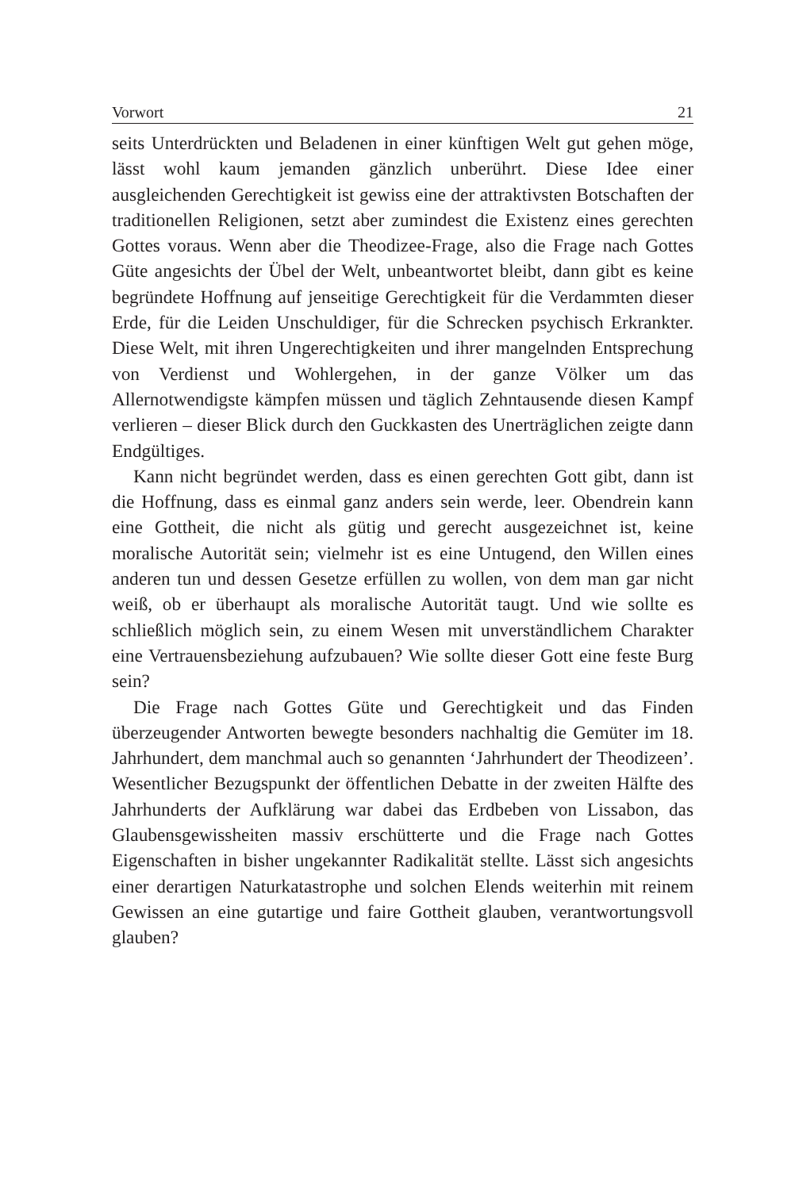Vorwort 21
seits Unterdrückten und Beladenen in einer künftigen Welt gut gehen möge, lässt wohl kaum jemanden gänzlich unberührt. Diese Idee einer ausgleichenden Gerechtigkeit ist gewiss eine der attraktivsten Botschaften der traditionellen Religionen, setzt aber zumindest die Existenz eines gerechten Gottes voraus. Wenn aber die Theodizee-Frage, also die Frage nach Gottes Güte angesichts der Übel der Welt, unbeantwortet bleibt, dann gibt es keine begründete Hoffnung auf jenseitige Gerechtigkeit für die Verdammten dieser Erde, für die Leiden Unschuldiger, für die Schrecken psychisch Erkrankter. Diese Welt, mit ihren Ungerechtigkeiten und ihrer mangelnden Entsprechung von Verdienst und Wohlergehen, in der ganze Völker um das Allernotwendigste kämpfen müssen und täglich Zehntausende diesen Kampf verlieren – dieser Blick durch den Guckkasten des Unerträglichen zeigte dann Endgültiges.
Kann nicht begründet werden, dass es einen gerechten Gott gibt, dann ist die Hoffnung, dass es einmal ganz anders sein werde, leer. Obendrein kann eine Gottheit, die nicht als gütig und gerecht ausgezeichnet ist, keine moralische Autorität sein; vielmehr ist es eine Untugend, den Willen eines anderen tun und dessen Gesetze erfüllen zu wollen, von dem man gar nicht weiß, ob er überhaupt als moralische Autorität taugt. Und wie sollte es schließlich möglich sein, zu einem Wesen mit unverständlichem Charakter eine Vertrauensbeziehung aufzubauen? Wie sollte dieser Gott eine feste Burg sein?
Die Frage nach Gottes Güte und Gerechtigkeit und das Finden überzeugender Antworten bewegte besonders nachhaltig die Gemüter im 18. Jahrhundert, dem manchmal auch so genannten ‘Jahrhundert der Theodizeen’. Wesentlicher Bezugspunkt der öffentlichen Debatte in der zweiten Hälfte des Jahrhunderts der Aufklärung war dabei das Erdbeben von Lissabon, das Glaubensgewissheiten massiv erschütterte und die Frage nach Gottes Eigenschaften in bisher ungekannter Radikalität stellte. Lässt sich angesichts einer derartigen Naturkatastrophe und solchen Elends weiterhin mit reinem Gewissen an eine gutartige und faire Gottheit glauben, verantwortungsvoll glauben?